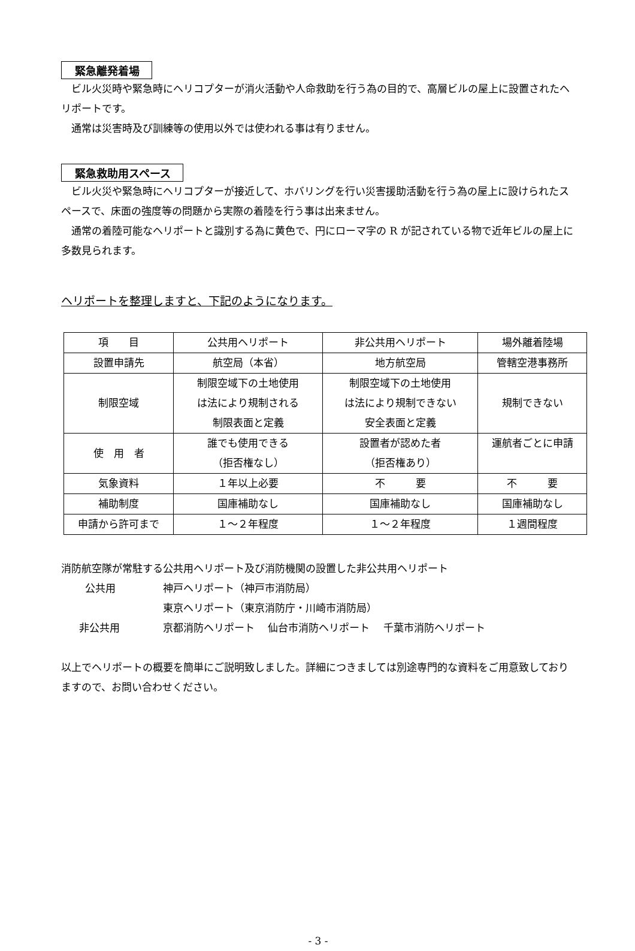緊急離発着場
ビル火災時や緊急時にヘリコプターが消火活動や人命救助を行う為の目的で、高層ビルの屋上に設置されたヘリポートです。
通常は災害時及び訓練等の使用以外では使われる事は有りません。
緊急救助用スペース
ビル火災や緊急時にヘリコプターが接近して、ホバリングを行い災害援助活動を行う為の屋上に設けられたスペースで、床面の強度等の問題から実際の着陸を行う事は出来ません。
通常の着陸可能なヘリポートと識別する為に黄色で、円にローマ字の R が記されている物で近年ビルの屋上に多数見られます。
ヘリポートを整理しますと、下記のようになります。
| 項 目 | 公共用ヘリポート | 非公共用ヘリポート | 場外離着陸場 |
| 設置申請先 | 航空局（本省） | 地方航空局 | 管轄空港事務所 |
| 制限空域 | 制限空域下の土地使用 は法により規制される 制限表面と定義 | 制限空域下の土地使用 は法により規制できない 安全表面と定義 | 規制できない |
| 使 用 者 | 誰でも使用できる （拒否権なし） | 設置者が認めた者 （拒否権あり） | 運航者ごとに申請 |
| 気象資料 | １年以上必要 | 不 要 | 不 要 |
| 補助制度 | 国庫補助なし | 国庫補助なし | 国庫補助なし |
| 申請から許可まで | １～２年程度 | １～２年程度 | １週間程度 |
消防航空隊が常駐する公共用ヘリポート及び消防機関の設置した非公共用ヘリポート
| 公共用 | 神戸ヘリポート（神戸市消防局） |
| | 東京ヘリポート（東京消防庁・川崎市消防局） |
| 非公共用 | 京都消防ヘリポート 仙台市消防ヘリポート 千葉市消防ヘリポート |
以上でヘリポートの概要を簡単にご説明致しました。詳細につきましては別途専門的な資料をご用意致しておりますので、お問い合わせください。
- 3 -